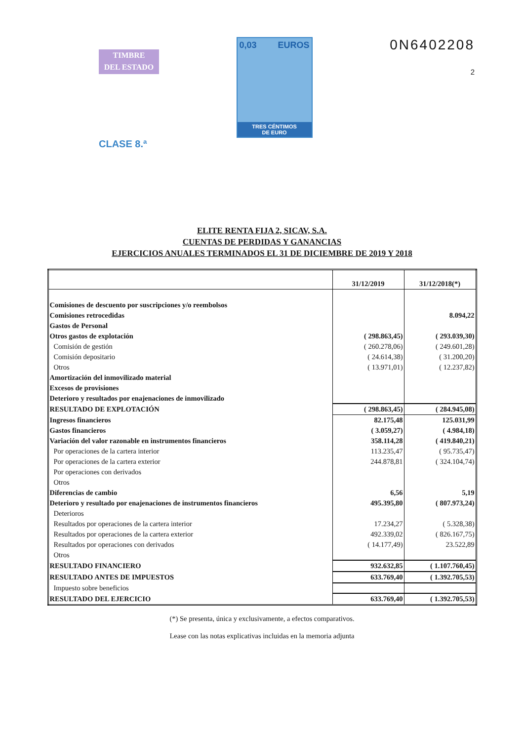TIMBRE
DEL ESTADO
CLASE 8.ª
0,03 EUROS
TRES CÉNTIMOS
DE EURO
0N6402208
2
ELITE RENTA FIJA 2, SICAV, S.A.
CUENTAS DE PERDIDAS Y GANANCIAS
EJERCICIOS ANUALES TERMINADOS EL 31 DE DICIEMBRE DE 2019 Y 2018
| | 31/12/2019 | 31/12/2018(*) |
| --- | --- | --- |
| Comisiones de descuento por suscripciones y/o reembolsos | | |
| Comisiones retrocedidas | | 8.094,22 |
| Gastos de Personal | | |
| Otros gastos de explotación | ( 298.863,45) | ( 293.039,30) |
| Comisión de gestión | ( 260.278,06) | ( 249.601,28) |
| Comisión depositario | ( 24.614,38) | ( 31.200,20) |
| Otros | ( 13.971,01) | ( 12.237,82) |
| Amortización del inmovilizado material | | |
| Excesos de provisiones | | |
| Deterioro y resultados por enajenaciones de inmovilizado | | |
| RESULTADO DE EXPLOTACIÓN | ( 298.863,45) | ( 284.945,08) |
| Ingresos financieros | 82.175,48 | 125.031,99 |
| Gastos financieros | ( 3.059,27) | ( 4.984,18) |
| Variación del valor razonable en instrumentos financieros | 358.114,28 | ( 419.840,21) |
| Por operaciones de la cartera interior | 113.235,47 | ( 95.735,47) |
| Por operaciones de la cartera exterior | 244.878,81 | ( 324.104,74) |
| Por operaciones con derivados | | |
| Otros | | |
| Diferencias de cambio | 6,56 | 5,19 |
| Deterioro y resultado por enajenaciones de instrumentos financieros | 495.395,80 | ( 807.973,24) |
| Deterioros | | |
| Resultados por operaciones de la cartera interior | 17.234,27 | ( 5.328,38) |
| Resultados por operaciones de la cartera exterior | 492.339,02 | ( 826.167,75) |
| Resultados por operaciones con derivados | ( 14.177,49) | 23.522,89 |
| Otros | | |
| RESULTADO FINANCIERO | 932.632,85 | ( 1.107.760,45) |
| RESULTADO ANTES DE IMPUESTOS | 633.769,40 | ( 1.392.705,53) |
| Impuesto sobre beneficios | | |
| RESULTADO DEL EJERCICIO | 633.769,40 | ( 1.392.705,53) |
(*) Se presenta, única y exclusivamente, a efectos comparativos.
Lease con las notas explicativas incluidas en la memoria adjunta